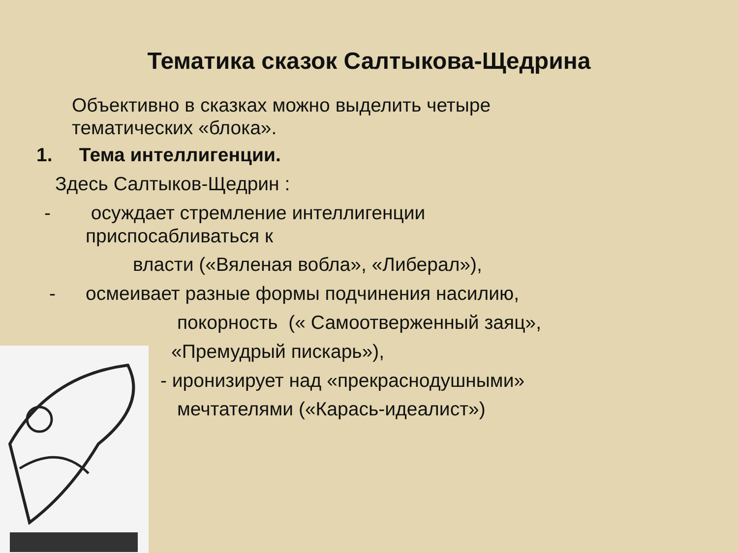Тематика сказок Салтыкова-Щедрина
Объективно в сказках можно выделить четыре тематических «блока».
1. Тема интеллигенции.
Здесь Салтыков-Щедрин :
- осуждает стремление интеллигенции приспосабливаться к
власти («Вяленая вобла», «Либерал»),
- осмеивает разные формы подчинения насилию,
покорность (« Самоотверженный заяц»,
«Премудрый пискарь»),
- иронизирует над «прекраснодушными»
мечтателями («Карась-идеалист»)